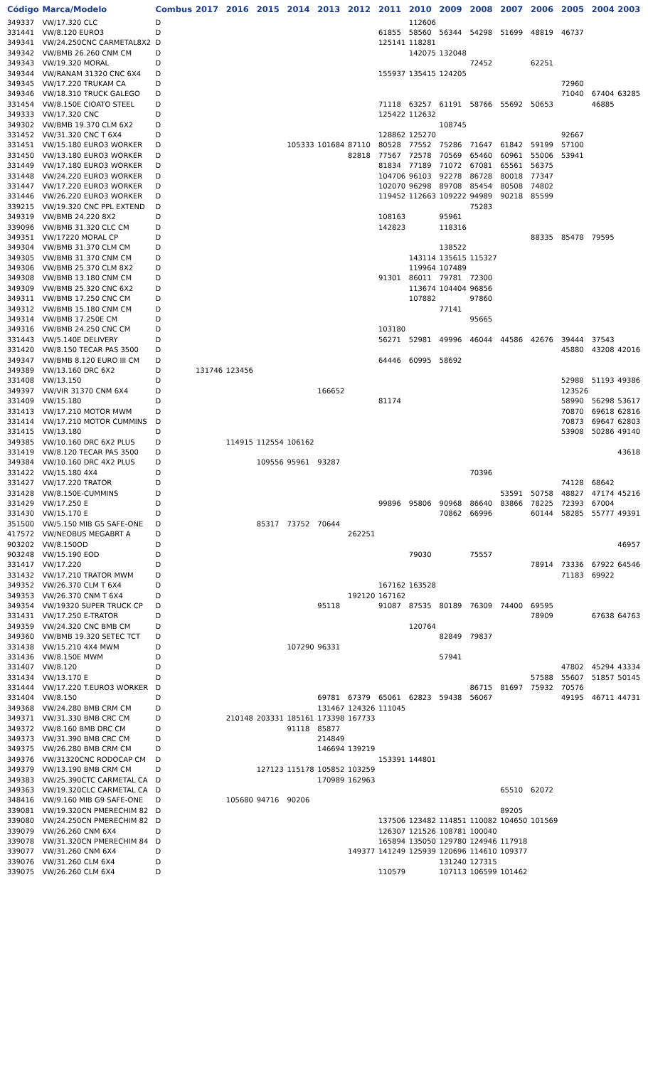| Código | Marca/Modelo | Combus | 2017 | 2016 | 2015 | 2014 | 2013 | 2012 | 2011 | 2010 | 2009 | 2008 | 2007 | 2006 | 2005 | 2004 | 2003 |
| --- | --- | --- | --- | --- | --- | --- | --- | --- | --- | --- | --- | --- | --- | --- | --- | --- | --- |
| 349337 | VW/17.320 CLC | D | | | | | | | | 112606 | | | | | | | |
| 331441 | VW/8.120 EURO3 | D | | | | | | | 61855 | 58560 | 56344 | 54298 | 51699 | 48819 | 46737 | | |
| 349341 | VW/24.250CNC CARMETAL8X2 | D | | | | | | | 125141 | 118281 | | | | | | | |
| 349342 | VW/BMB 26.260 CNM CM | D | | | | | | | | 142075 | 132048 | | | | | | |
| 349343 | VW/19.320 MORAL | D | | | | | | | | | | 72452 | | 62251 | | | |
| 349344 | VW/RANAM 31320 CNC 6X4 | D | | | | | | | 155937 | 135415 | 124205 | | | | | | |
| 349345 | VW/17.220 TRUKAM CA | D | | | | | | | | | | | | | 72960 | | |
| 349346 | VW/18.310 TRUCK GALEGO | D | | | | | | | | | | | | | 71040 | 67404 | 63285 |
| 331454 | VW/8.150E CIOATO STEEL | D | | | | | | | 71118 | 63257 | 61191 | 58766 | 55692 | 50653 | | 46885 | |
| 349333 | VW/17.320 CNC | D | | | | | | | 125422 | 112632 | | | | | | | |
| 349302 | VW/BMB 19.370 CLM 6X2 | D | | | | | | | | | 108745 | | | | | | |
| 331452 | VW/31.320 CNC T 6X4 | D | | | | | | | 128862 | 125270 | | | | | 92667 | | |
| 331451 | VW/15.180 EURO3 WORKER | D | | | | 105333 | 101684 | 87110 | 80528 | 77552 | 75286 | 71647 | 61842 | 59199 | 57100 | | |
| 331450 | VW/13.180 EURO3 WORKER | D | | | | | | 82818 | 77567 | 72578 | 70569 | 65460 | 60961 | 55006 | 53941 | | |
| 331449 | VW/17.180 EURO3 WORKER | D | | | | | | | 81834 | 77189 | 71072 | 67081 | 65561 | 56375 | | | |
| 331448 | VW/24.220 EURO3 WORKER | D | | | | | | | 104706 | 96103 | 92278 | 86728 | 80018 | 77347 | | | |
| 331447 | VW/17.220 EURO3 WORKER | D | | | | | | | 102070 | 96298 | 89708 | 85454 | 80508 | 74802 | | | |
| 331446 | VW/26.220 EURO3 WORKER | D | | | | | | | 119452 | 112663 | 109222 | 94989 | 90218 | 85599 | | | |
| 339215 | VW/19.320 CNC PPL EXTEND | D | | | | | | | | | | 75283 | | | | | |
| 349319 | VW/BMB 24.220 8X2 | D | | | | | | | 108163 | | 95961 | | | | | | |
| 339096 | VW/BMB 31.320 CLC CM | D | | | | | | | 142823 | | 118316 | | | | | | |
| 349351 | VW/17220 MORAL CP | D | | | | | | | | | | | | 88335 | 85478 | 79595 | |
| 349304 | VW/BMB 31.370 CLM CM | D | | | | | | | | | 138522 | | | | | | |
| 349305 | VW/BMB 31.370 CNM CM | D | | | | | | | | 143114 | 135615 | 115327 | | | | | |
| 349306 | VW/BMB 25.370 CLM 8X2 | D | | | | | | | | 119964 | 107489 | | | | | | |
| 349308 | VW/BMB 13.180 CNM CM | D | | | | | | | 91301 | 86011 | 79781 | 72300 | | | | | |
| 349309 | VW/BMB 25.320 CNC 6X2 | D | | | | | | | | 113674 | 104404 | 96856 | | | | | |
| 349311 | VW/BMB 17.250 CNC CM | D | | | | | | | | 107882 | | 97860 | | | | | |
| 349312 | VW/BMB 15.180 CNM CM | D | | | | | | | | | 77141 | | | | | | |
| 349314 | VW/BMB 17.250E CM | D | | | | | | | | | | 95665 | | | | | |
| 349316 | VW/BMB 24.250 CNC CM | D | | | | | | | 103180 | | | | | | | | |
| 331443 | VW/5.140E DELIVERY | D | | | | | | | 56271 | 52981 | 49996 | 46044 | 44586 | 42676 | 39444 | 37543 | |
| 331420 | VW/8.150 TECAR PAS 3500 | D | | | | | | | | | | | | | 45880 | 43208 | 42016 |
| 349347 | VW/BMB 8.120 EURO III CM | D | | | | | | | 64446 | 60995 | 58692 | | | | | | |
| 349389 | VW/13.160 DRC 6X2 | D | 131746 | 123456 | | | | | | | | | | | | | |
| 331408 | VW/13.150 | D | | | | | | | | | | | | | 52988 | 51193 | 49386 |
| 349397 | VW/VIR 31370 CNM 6X4 | D | | | | | 166652 | | | | | | | | 123526 | | |
| 331409 | VW/15.180 | D | | | | | | | 81174 | | | | | | 58990 | 56298 | 53617 |
| 331413 | VW/17.210 MOTOR MWM | D | | | | | | | | | | | | | 70870 | 69618 | 62816 |
| 331414 | VW/17.210 MOTOR CUMMINS | D | | | | | | | | | | | | | 70873 | 69647 | 62803 |
| 331415 | VW/13.180 | D | | | | | | | | | | | | | 53908 | 50286 | 49140 |
| 349385 | VW/10.160 DRC 6X2 PLUS | D | | 114915 | 112554 | 106162 | | | | | | | | | | | |
| 331419 | VW/8.120 TECAR PAS 3500 | D | | | | | | | | | | | | | | | 43618 |
| 349384 | VW/10.160 DRC 4X2 PLUS | D | | | 109556 | 95961 | 93287 | | | | | | | | | | |
| 331422 | VW/15.180 4X4 | D | | | | | | | | | | 70396 | | | | | |
| 331427 | VW/17.220 TRATOR | D | | | | | | | | | | | | | 74128 | 68642 | |
| 331428 | VW/8.150E-CUMMINS | D | | | | | | | | | | | 53591 | 50758 | 48827 | 47174 | 45216 |
| 331429 | VW/17.250 E | D | | | | | | | 99896 | 95806 | 90968 | 86640 | 83866 | 78225 | 72393 | 67004 | |
| 331430 | VW/15.170 E | D | | | | | | | | | 70862 | 66996 | | 60144 | 58285 | 55777 | 49391 |
| 351500 | VW/5.150 MIB G5 SAFE-ONE | D | | | 85317 | 73752 | 70644 | | | | | | | | | | |
| 417572 | VW/NEOBUS MEGABRT A | D | | | | | | 262251 | | | | | | | | | |
| 903202 | VW/8.150OD | D | | | | | | | | | | | | | | | 46957 |
| 903248 | VW/15.190 EOD | D | | | | | | | | 79030 | | 75557 | | | | | |
| 331417 | VW/17.220 | D | | | | | | | | | | | | 78914 | 73336 | 67922 | 64546 |
| 331432 | VW/17.210 TRATOR MWM | D | | | | | | | | | | | | | 71183 | 69922 | |
| 349352 | VW/26.370 CLM T 6X4 | D | | | | | | | 167162 | 163528 | | | | | | | |
| 349353 | VW/26.370 CNM T 6X4 | D | | | | | | 192120 | 167162 | | | | | | | | |
| 349354 | VW/19320 SUPER TRUCK CP | D | | | | | 95118 | | 91087 | 87535 | 80189 | 76309 | 74400 | 69595 | | | |
| 331431 | VW/17.250 E-TRATOR | D | | | | | | | | | | | | 78909 | | 67638 | 64763 |
| 349359 | VW/24.320 CNC BMB CM | D | | | | | | | | 120764 | | | | | | | |
| 349360 | VW/BMB 19.320 SETEC TCT | D | | | | | | | | | 82849 | 79837 | | | | | |
| 331438 | VW/15.210 4X4 MWM | D | | | | 107290 | 96331 | | | | | | | | | | |
| 331436 | VW/8.150E MWM | D | | | | | | | | | 57941 | | | | | | |
| 331407 | VW/8.120 | D | | | | | | | | | | | | | 47802 | 45294 | 43334 |
| 331434 | VW/13.170 E | D | | | | | | | | | | | | 57588 | 55607 | 51857 | 50145 |
| 331444 | VW/17.220 T.EURO3 WORKER | D | | | | | | | | | | 86715 | 81697 | 75932 | 70576 | | |
| 331404 | VW/8.150 | D | | | | | 69781 | 67379 | 65061 | 62823 | 59438 | 56067 | | | 49195 | 46711 | 44731 |
| 349368 | VW/24.280 BMB CRM CM | D | | | | | 131467 | 124326 | 111045 | | | | | | | | |
| 349371 | VW/31.330 BMB CRC CM | D | | 210148 | 203331 | 185161 | 173398 | 167733 | | | | | | | | | |
| 349372 | VW/8.160 BMB DRC CM | D | | | | 91118 | 85877 | | | | | | | | | | |
| 349373 | VW/31.390 BMB CRC CM | D | | | | | 214849 | | | | | | | | | | |
| 349375 | VW/26.280 BMB CRM CM | D | | | | | 146694 | 139219 | | | | | | | | | |
| 349376 | VW/31320CNC RODOCAP CM | D | | | | | | | 153391 | 144801 | | | | | | | |
| 349379 | VW/13.190 BMB CRM CM | D | | | 127123 | 115178 | 105852 | 103259 | | | | | | | | | |
| 349383 | VW/25.390CTC CARMETAL CA | D | | | | | 170989 | 162963 | | | | | | | | | |
| 349363 | VW/19.320CLC CARMETAL CA | D | | | | | | | | | | | 65510 | 62072 | | | |
| 348416 | VW/9.160 MIB G9 SAFE-ONE | D | | 105680 | 94716 | 90206 | | | | | | | | | | | |
| 339081 | VW/19.320CN PMERECHIM 82 | D | | | | | | | | | | | 89205 | | | | |
| 339080 | VW/24.250CN PMERECHIM 82 | D | | | | | | | 137506 | 123482 | 114851 | 110082 | 104650 | 101569 | | | |
| 339079 | VW/26.260 CNM 6X4 | D | | | | | | | 126307 | 121526 | 108781 | 100040 | | | | | |
| 339078 | VW/31.320CN PMERECHIM 84 | D | | | | | | | 165894 | 135050 | 129780 | 124946 | 117918 | | | | |
| 339077 | VW/31.260 CNM 6X4 | D | | | | | | 149377 | 141249 | 125939 | 120696 | 114610 | 109377 | | | | |
| 339076 | VW/31.260 CLM 6X4 | D | | | | | | | | | 131240 | 127315 | | | | | |
| 339075 | VW/26.260 CLM 6X4 | D | | | | | | | 110579 | | 107113 | 106599 | 101462 | | | | |